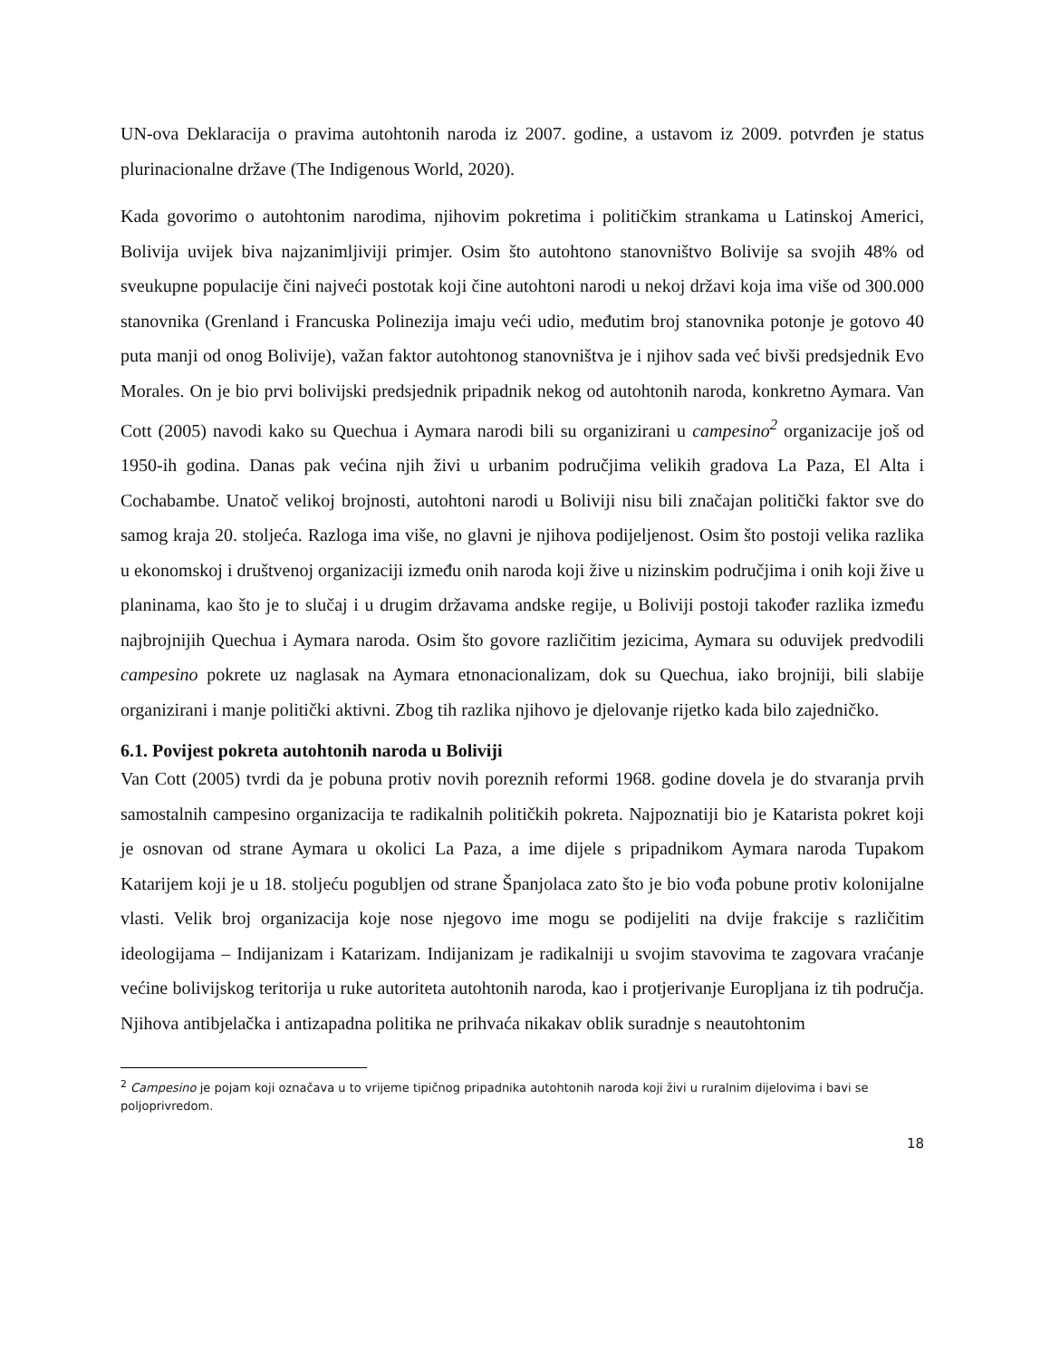UN-ova Deklaracija o pravima autohtonih naroda iz 2007. godine, a ustavom iz 2009. potvrđen je status plurinacionalne države (The Indigenous World, 2020).
Kada govorimo o autohtonim narodima, njihovim pokretima i političkim strankama u Latinskoj Americi, Bolivija uvijek biva najzanimljiviji primjer. Osim što autohtono stanovništvo Bolivije sa svojih 48% od sveukupne populacije čini najveći postotak koji čine autohtoni narodi u nekoj državi koja ima više od 300.000 stanovnika (Grenland i Francuska Polinezija imaju veći udio, međutim broj stanovnika potonje je gotovo 40 puta manji od onog Bolivije), važan faktor autohtonog stanovništva je i njihov sada već bivši predsjednik Evo Morales. On je bio prvi bolivijski predsjednik pripadnik nekog od autohtonih naroda, konkretno Aymara. Van Cott (2005) navodi kako su Quechua i Aymara narodi bili su organizirani u campesino<sup>2</sup> organizacije još od 1950-ih godina. Danas pak većina njih živi u urbanim područjima velikih gradova La Paza, El Alta i Cochabambe. Unatoč velikoj brojnosti, autohtoni narodi u Boliviji nisu bili značajan politički faktor sve do samog kraja 20. stoljeća. Razloga ima više, no glavni je njihova podijeljenost. Osim što postoji velika razlika u ekonomskoj i društvenoj organizaciji između onih naroda koji žive u nizinskim područjima i onih koji žive u planinama, kao što je to slučaj i u drugim državama andske regije, u Boliviji postoji također razlika između najbrojnijih Quechua i Aymara naroda. Osim što govore različitim jezicima, Aymara su oduvijek predvodili campesino pokrete uz naglasak na Aymara etnonacionalizam, dok su Quechua, iako brojniji, bili slabije organizirani i manje politički aktivni. Zbog tih razlika njihovo je djelovanje rijetko kada bilo zajedničko.
6.1. Povijest pokreta autohtonih naroda u Boliviji
Van Cott (2005) tvrdi da je pobuna protiv novih poreznih reformi 1968. godine dovela je do stvaranja prvih samostalnih campesino organizacija te radikalnih političkih pokreta. Najpoznatiji bio je Katarista pokret koji je osnovan od strane Aymara u okolici La Paza, a ime dijele s pripadnikom Aymara naroda Tupakom Katarijem koji je u 18. stoljeću pogubljen od strane Španjolaca zato što je bio vođa pobune protiv kolonijalne vlasti. Velik broj organizacija koje nose njegovo ime mogu se podijeliti na dvije frakcije s različitim ideologijama – Indijanizam i Katarizam. Indijanizam je radikalniji u svojim stavovima te zagovara vraćanje većine bolivijskog teritorija u ruke autoriteta autohtonih naroda, kao i protjerivanje Europljana iz tih područja. Njihova antibjelačka i antizapadna politika ne prihvaća nikakav oblik suradnje s neautohtonim
<sup>2</sup> Campesino je pojam koji označava u to vrijeme tipičnog pripadnika autohtonih naroda koji živi u ruralnim dijelovima i bavi se poljoprivredom.
18